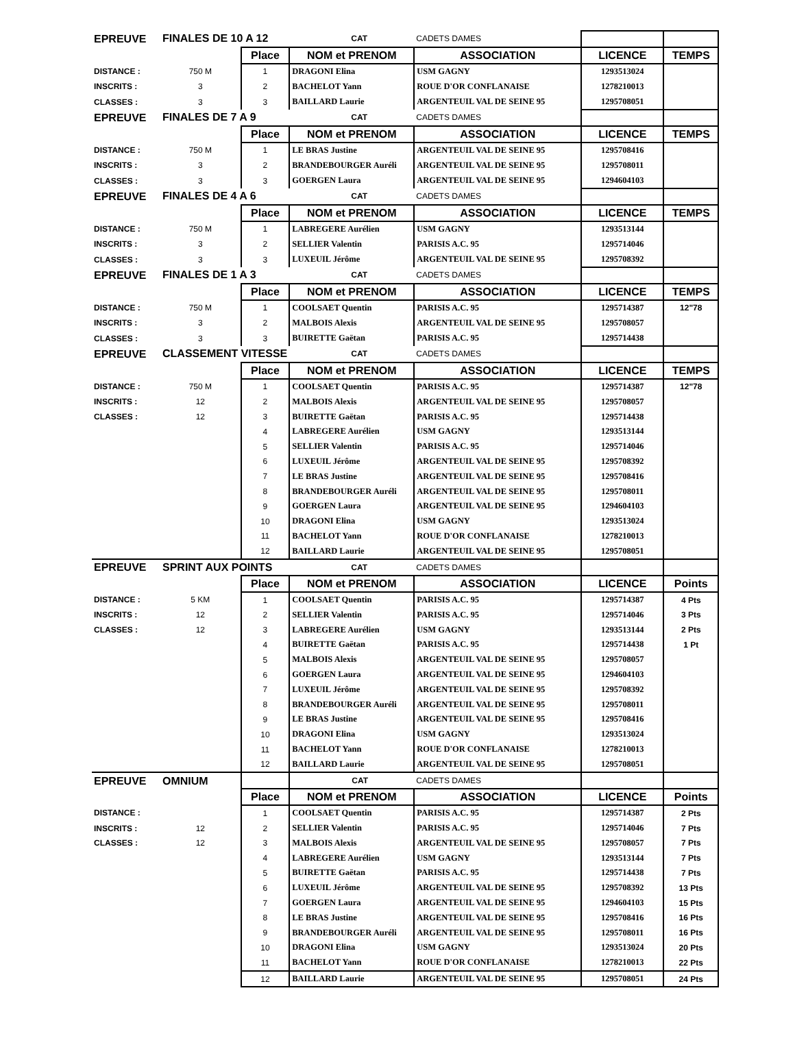| EPREUVE | FINALES DE 10 A 12 | | CAT | CADETS DAMES | | |
| | | Place | NOM et PRENOM | ASSOCIATION | LICENCE | TEMPS |
| DISTANCE : | 750 M | 1 | DRAGONI Elina | USM GAGNY | 1293513024 | |
| INSCRITS : | 3 | 2 | BACHELOT Yann | ROUE D'OR CONFLANAISE | 1278210013 | |
| CLASSES : | 3 | 3 | BAILLARD Laurie | ARGENTEUIL VAL DE SEINE 95 | 1295708051 | |
| EPREUVE | FINALES DE 7 A 9 | | CAT | CADETS DAMES | | |
| | | Place | NOM et PRENOM | ASSOCIATION | LICENCE | TEMPS |
| DISTANCE : | 750 M | 1 | LE BRAS Justine | ARGENTEUIL VAL DE SEINE 95 | 1295708416 | |
| INSCRITS : | 3 | 2 | BRANDEBOURGER Auréli | ARGENTEUIL VAL DE SEINE 95 | 1295708011 | |
| CLASSES : | 3 | 3 | GOERGEN Laura | ARGENTEUIL VAL DE SEINE 95 | 1294604103 | |
| EPREUVE | FINALES DE 4 A 6 | | CAT | CADETS DAMES | | |
| | | Place | NOM et PRENOM | ASSOCIATION | LICENCE | TEMPS |
| DISTANCE : | 750 M | 1 | LABREGERE Aurélien | USM GAGNY | 1293513144 | |
| INSCRITS : | 3 | 2 | SELLIER Valentin | PARISIS A.C. 95 | 1295714046 | |
| CLASSES : | 3 | 3 | LUXEUIL Jérôme | ARGENTEUIL VAL DE SEINE 95 | 1295708392 | |
| EPREUVE | FINALES DE 1 A 3 | | CAT | CADETS DAMES | | |
| | | Place | NOM et PRENOM | ASSOCIATION | LICENCE | TEMPS |
| DISTANCE : | 750 M | 1 | COOLSAET Quentin | PARISIS A.C. 95 | 1295714387 | 12"78 |
| INSCRITS : | 3 | 2 | MALBOIS Alexis | ARGENTEUIL VAL DE SEINE 95 | 1295708057 | |
| CLASSES : | 3 | 3 | BUIRETTE Gaëtan | PARISIS A.C. 95 | 1295714438 | |
| EPREUVE | CLASSEMENT VITESSE | | CAT | CADETS DAMES | | |
| | | Place | NOM et PRENOM | ASSOCIATION | LICENCE | TEMPS |
| DISTANCE : | 750 M | 1 | COOLSAET Quentin | PARISIS A.C. 95 | 1295714387 | 12"78 |
| INSCRITS : | 12 | 2 | MALBOIS Alexis | ARGENTEUIL VAL DE SEINE 95 | 1295708057 | |
| CLASSES : | 12 | 3 | BUIRETTE Gaëtan | PARISIS A.C. 95 | 1295714438 | |
| | | 4 | LABREGERE Aurélien | USM GAGNY | 1293513144 | |
| | | 5 | SELLIER Valentin | PARISIS A.C. 95 | 1295714046 | |
| | | 6 | LUXEUIL Jérôme | ARGENTEUIL VAL DE SEINE 95 | 1295708392 | |
| | | 7 | LE BRAS Justine | ARGENTEUIL VAL DE SEINE 95 | 1295708416 | |
| | | 8 | BRANDEBOURGER Auréli | ARGENTEUIL VAL DE SEINE 95 | 1295708011 | |
| | | 9 | GOERGEN Laura | ARGENTEUIL VAL DE SEINE 95 | 1294604103 | |
| | | 10 | DRAGONI Elina | USM GAGNY | 1293513024 | |
| | | 11 | BACHELOT Yann | ROUE D'OR CONFLANAISE | 1278210013 | |
| | | 12 | BAILLARD Laurie | ARGENTEUIL VAL DE SEINE 95 | 1295708051 | |
| EPREUVE | SPRINT AUX POINTS | | CAT | CADETS DAMES | | |
| | | Place | NOM et PRENOM | ASSOCIATION | LICENCE | Points |
| DISTANCE : | 5 KM | 1 | COOLSAET Quentin | PARISIS A.C. 95 | 1295714387 | 4 Pts |
| INSCRITS : | 12 | 2 | SELLIER Valentin | PARISIS A.C. 95 | 1295714046 | 3 Pts |
| CLASSES : | 12 | 3 | LABREGERE Aurélien | USM GAGNY | 1293513144 | 2 Pts |
| | | 4 | BUIRETTE Gaëtan | PARISIS A.C. 95 | 1295714438 | 1 Pt |
| | | 5 | MALBOIS Alexis | ARGENTEUIL VAL DE SEINE 95 | 1295708057 | |
| | | 6 | GOERGEN Laura | ARGENTEUIL VAL DE SEINE 95 | 1294604103 | |
| | | 7 | LUXEUIL Jérôme | ARGENTEUIL VAL DE SEINE 95 | 1295708392 | |
| | | 8 | BRANDEBOURGER Auréli | ARGENTEUIL VAL DE SEINE 95 | 1295708011 | |
| | | 9 | LE BRAS Justine | ARGENTEUIL VAL DE SEINE 95 | 1295708416 | |
| | | 10 | DRAGONI Elina | USM GAGNY | 1293513024 | |
| | | 11 | BACHELOT Yann | ROUE D'OR CONFLANAISE | 1278210013 | |
| | | 12 | BAILLARD Laurie | ARGENTEUIL VAL DE SEINE 95 | 1295708051 | |
| EPREUVE | OMNIUM | | CAT | CADETS DAMES | | |
| | | Place | NOM et PRENOM | ASSOCIATION | LICENCE | Points |
| DISTANCE : | | 1 | COOLSAET Quentin | PARISIS A.C. 95 | 1295714387 | 2 Pts |
| INSCRITS : | 12 | 2 | SELLIER Valentin | PARISIS A.C. 95 | 1295714046 | 7 Pts |
| CLASSES : | 12 | 3 | MALBOIS Alexis | ARGENTEUIL VAL DE SEINE 95 | 1295708057 | 7 Pts |
| | | 4 | LABREGERE Aurélien | USM GAGNY | 1293513144 | 7 Pts |
| | | 5 | BUIRETTE Gaëtan | PARISIS A.C. 95 | 1295714438 | 7 Pts |
| | | 6 | LUXEUIL Jérôme | ARGENTEUIL VAL DE SEINE 95 | 1295708392 | 13 Pts |
| | | 7 | GOERGEN Laura | ARGENTEUIL VAL DE SEINE 95 | 1294604103 | 15 Pts |
| | | 8 | LE BRAS Justine | ARGENTEUIL VAL DE SEINE 95 | 1295708416 | 16 Pts |
| | | 9 | BRANDEBOURGER Auréli | ARGENTEUIL VAL DE SEINE 95 | 1295708011 | 16 Pts |
| | | 10 | DRAGONI Elina | USM GAGNY | 1293513024 | 20 Pts |
| | | 11 | BACHELOT Yann | ROUE D'OR CONFLANAISE | 1278210013 | 22 Pts |
| | | 12 | BAILLARD Laurie | ARGENTEUIL VAL DE SEINE 95 | 1295708051 | 24 Pts |